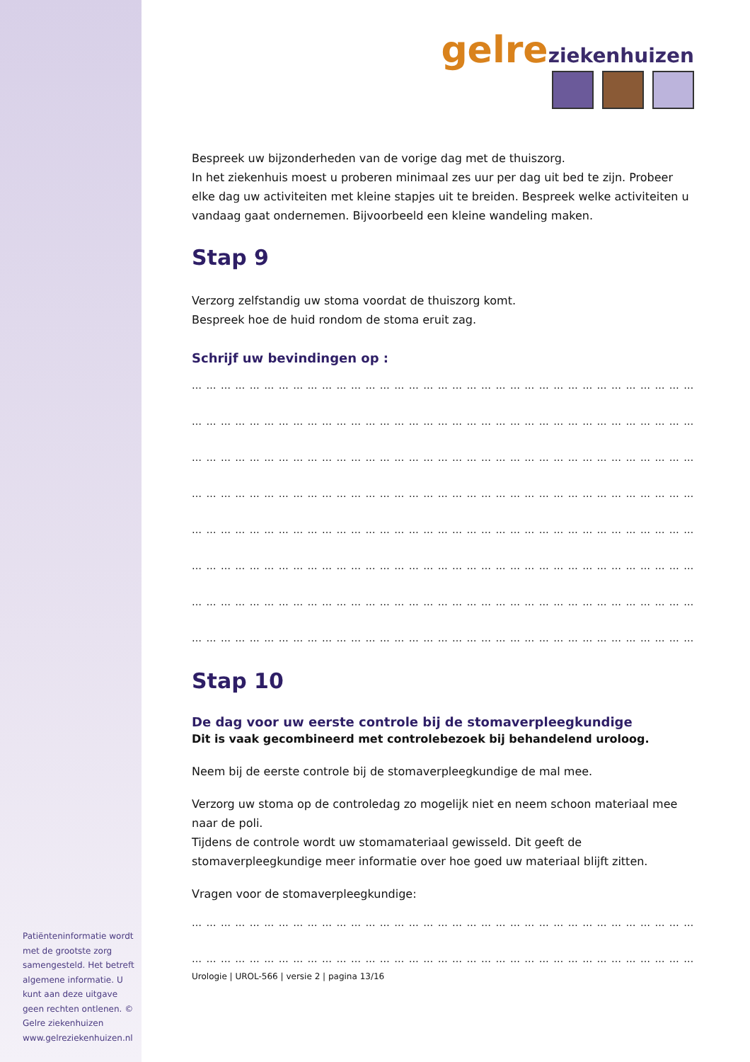Patiënteninformatie wordt met de grootste zorg samengesteld. Het betreft algemene informatie. U kunt aan deze uitgave geen rechten ontlenen. © Gelre ziekenhuizen www.gelreziekenhuizen.nl
gelre ziekenhuizen
Bespreek uw bijzonderheden van de vorige dag met de thuiszorg.
In het ziekenhuis moest u proberen minimaal zes uur per dag uit bed te zijn. Probeer elke dag uw activiteiten met kleine stapjes uit te breiden. Bespreek welke activiteiten u vandaag gaat ondernemen. Bijvoorbeeld een kleine wandeling maken.
Stap 9
Verzorg zelfstandig uw stoma voordat de thuiszorg komt.
Bespreek hoe de huid rondom de stoma eruit zag.
Schrijf uw bevindingen op :
… … … … … … … … … … … … … … … … … … … … … … … … … … … … … … … … … … … … …
… … … … … … … … … … … … … … … … … … … … … … … … … … … … … … … … … … … … …
… … … … … … … … … … … … … … … … … … … … … … … … … … … … … … … … … … … … …
… … … … … … … … … … … … … … … … … … … … … … … … … … … … … … … … … … … … …
… … … … … … … … … … … … … … … … … … … … … … … … … … … … … … … … … … … … …
… … … … … … … … … … … … … … … … … … … … … … … … … … … … … … … … … … … … …
… … … … … … … … … … … … … … … … … … … … … … … … … … … … … … … … … … … … …
… … … … … … … … … … … … … … … … … … … … … … … … … … … … … … … … … … … … …
Stap 10
De dag voor uw eerste controle bij de stomaverpleegkundige
Dit is vaak gecombineerd met controlebezoek bij behandelend uroloog.
Neem bij de eerste controle bij de stomaverpleegkundige de mal mee.
Verzorg uw stoma op de controledag zo mogelijk niet en neem schoon materiaal mee naar de poli.
Tijdens de controle wordt uw stomamateriaal gewisseld. Dit geeft de stomaverpleegkundige meer informatie over hoe goed uw materiaal blijft zitten.
Vragen voor de stomaverpleegkundige:
… … … … … … … … … … … … … … … … … … … … … … … … … … … … … … … … … … … … …
… … … … … … … … … … … … … … … … … … … … … … … … … … … … … … … … … … … … …
Urologie | UROL-566 | versie 2 | pagina 13/16